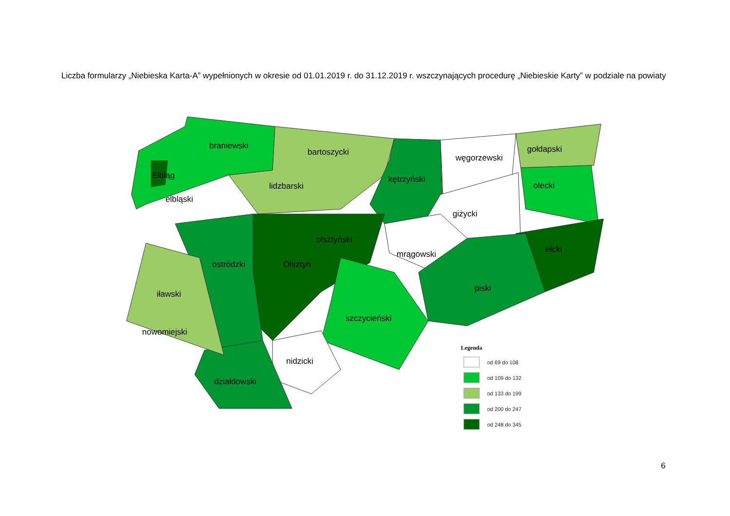Liczba formularzy „Niebieska Karta-A” wypełnionych w okresie od 01.01.2019 r. do 31.12.2019 r. wszczynających procedurę „Niebieskie Karty” w podziale na powiaty
braniewski
bartoszycki
kętrzyński
węgorzewski
gołdapski
olecki
Elbląg
elbląski
lidzbarski
giżycki
olsztyński
mrągowski
ełcki
ostródzki
Olsztyn
piski
iławski
szczycieński
nowomiejski
nidzicki
działdowski
Legenda
od 69 do 108
od 109 do 132
od 133 do 199
od 200 do 247
od 248 do 345
6